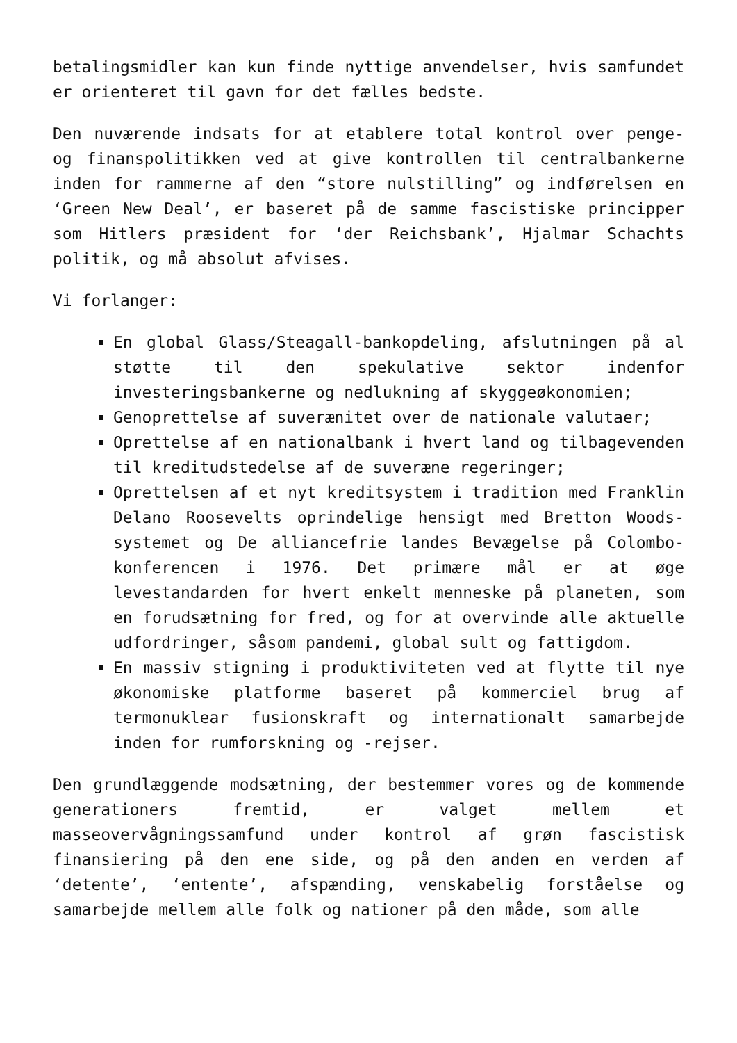betalingsmidler kan kun finde nyttige anvendelser, hvis samfundet er orienteret til gavn for det fælles bedste.
Den nuværende indsats for at etablere total kontrol over penge- og finanspolitikken ved at give kontrollen til centralbankerne inden for rammerne af den “store nulstilling” og indførelsen en ‘Green New Deal’, er baseret på de samme fascistiske principper som Hitlers præsident for ‘der Reichsbank’, Hjalmar Schachts politik, og må absolut afvises.
Vi forlanger:
En global Glass/Steagall-bankopdeling, afslutningen på al støtte til den spekulative sektor indenfor investeringsbankerne og nedlukning af skyggeøkonomien;
Genoprettelse af suverænitet over de nationale valutaer;
Oprettelse af en nationalbank i hvert land og tilbagevenden til kreditudstedelse af de suveræne regeringer;
Oprettelsen af et nyt kreditsystem i tradition med Franklin Delano Roosevelts oprindelige hensigt med Bretton Woods-systemet og De alliancefrie landes Bevægelse på Colombo-konferencen i 1976. Det primære mål er at øge levestandarden for hvert enkelt menneske på planeten, som en forudsætning for fred, og for at overvinde alle aktuelle udfordringer, såsom pandemi, global sult og fattigdom.
En massiv stigning i produktiviteten ved at flytte til nye økonomiske platforme baseret på kommerciel brug af termonuklear fusionskraft og internationalt samarbejde inden for rumforskning og -rejser.
Den grundlæggende modsætning, der bestemmer vores og de kommende generationers fremtid, er valget mellem et masseovervågningssamfund under kontrol af grøn fascistisk finansiering på den ene side, og på den anden en verden af ‘detente’, ‘entente’, afspænding, venskabelig forståelse og samarbejde mellem alle folk og nationer på den måde, som alle